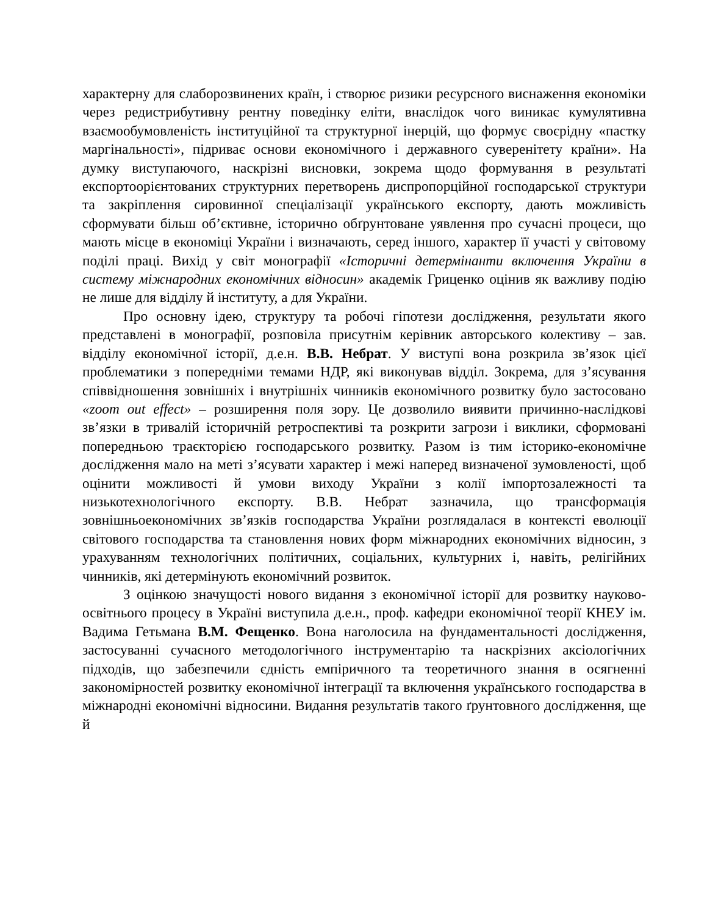характерну для слаборозвинених країн, і створює ризики ресурсного виснаження економіки через редистрибутивну рентну поведінку еліти, внаслідок чого виникає кумулятивна взаємообумовленість інституційної та структурної інерцій, що формує своєрідну «пастку маргінальності», підриває основи економічного і державного суверенітету країни». На думку виступаючого, наскрізні висновки, зокрема щодо формування в результаті експортоорієнтованих структурних перетворень диспропорційної господарської структури та закріплення сировинної спеціалізації українського експорту, дають можливість сформувати більш об’єктивне, історично обґрунтоване уявлення про сучасні процеси, що мають місце в економіці України і визначають, серед іншого, характер її участі у світовому поділі праці. Вихід у світ монографії «Історичні детермінанти включення України в систему міжнародних економічних відносин» академік Гриценко оцінив як важливу подію не лише для відділу й інституту, а для України.
Про основну ідею, структуру та робочі гіпотези дослідження, результати якого представлені в монографії, розповіла присутнім керівник авторського колективу – зав. відділу економічної історії, д.е.н. В.В. Небрат. У виступі вона розкрила зв’язок цієї проблематики з попередніми темами НДР, які виконував відділ. Зокрема, для з’ясування співвідношення зовнішніх і внутрішніх чинників економічного розвитку було застосовано «zoom out effect» – розширення поля зору. Це дозволило виявити причинно-наслідкові зв’язки в тривалій історичній ретроспективі та розкрити загрози і виклики, сформовані попередньою траєкторією господарського розвитку. Разом із тим історико-економічне дослідження мало на меті з’ясувати характер і межі наперед визначеної зумовленості, щоб оцінити можливості й умови виходу України з колії імпортозалежності та низькотехнологічного експорту. В.В. Небрат зазначила, що трансформація зовнішньоекономічних зв’язків господарства України розглядалася в контексті еволюції світового господарства та становлення нових форм міжнародних економічних відносин, з урахуванням технологічних політичних, соціальних, культурних і, навіть, релігійних чинників, які детермінують економічний розвиток.
З оцінкою значущості нового видання з економічної історії для розвитку науково-освітнього процесу в Україні виступила д.е.н., проф. кафедри економічної теорії КНЕУ ім. Вадима Гетьмана В.М. Фещенко. Вона наголосила на фундаментальності дослідження, застосуванні сучасного методологічного інструментарію та наскрізних аксіологічних підходів, що забезпечили єдність емпіричного та теоретичного знання в осягненні закономірностей розвитку економічної інтеграції та включення українського господарства в міжнародні економічні відносини. Видання результатів такого ґрунтовного дослідження, ще й